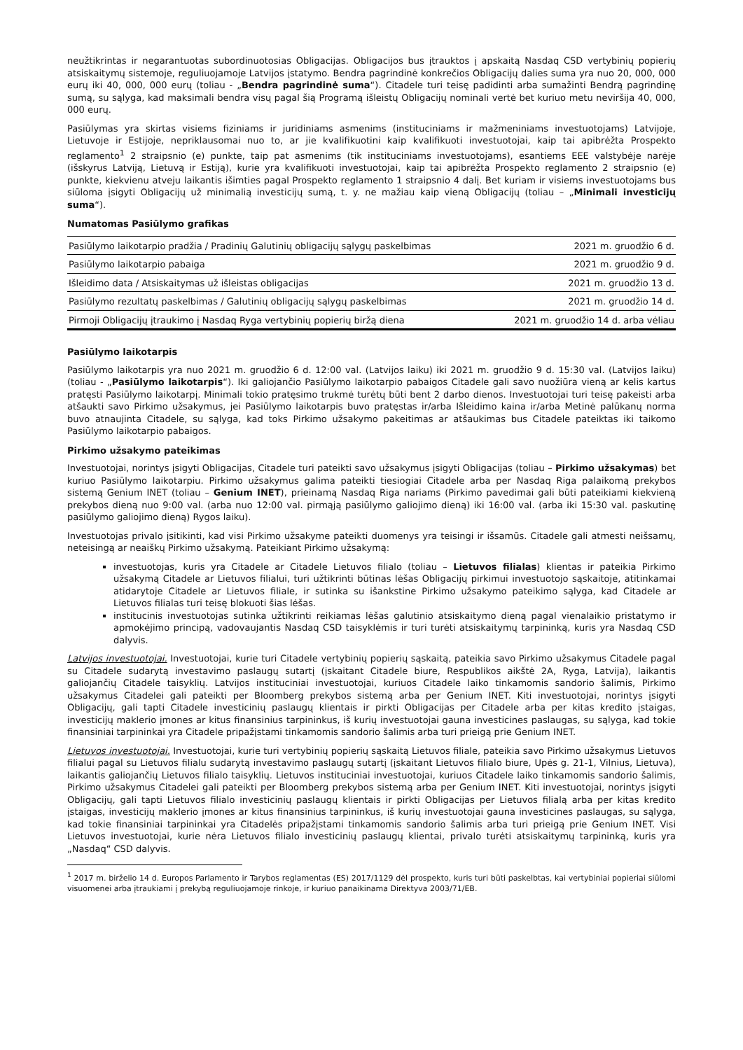neužtikrintas ir negarantuotas subordinuotosias Obligacijas. Obligacijos bus įtrauktos į apskaitą Nasdaq CSD vertybinių popierių atsiskaitymų sistemoje, reguliuojamoje Latvijos įstatymo. Bendra pagrindinė konkrečios Obligacijų dalies suma yra nuo 20, 000, 000 eurų iki 40, 000, 000 eurų (toliau - „Bendra pagrindinė suma“). Citadele turi teisę padidinti arba sumažinti Bendrą pagrindinę sumą, su sąlyga, kad maksimali bendra visų pagal šią Programą išleistų Obligacijų nominali vertė bet kuriuo metu neviršija 40, 000, 000 eurų.
Pasiūlymas yra skirtas visiems fiziniams ir juridiniams asmenims (instituciniams ir mažmeniniams investuotojams) Latvijoje, Lietuvoje ir Estijoje, nepriklausomai nuo to, ar jie kvalifikuotini kaip kvalifikuoti investuotojai, kaip tai apibrėžta Prospekto reglamento<sup>1</sup> 2 straipsnio (e) punkte, taip pat asmenims (tik instituciniams investuotojams), esantiems EEE valstybėje narėje (išskyrus Latviją, Lietuvą ir Estiją), kurie yra kvalifikuoti investuotojai, kaip tai apibrėžta Prospekto reglamento 2 straipsnio (e) punkte, kiekvienu atveju laikantis išimties pagal Prospekto reglamento 1 straipsnio 4 dalį. Bet kuriam ir visiems investuotojams bus siūloma įsigyti Obligacijų už minimalią investicijų sumą, t. y. ne mažiau kaip vieną Obligacijų (toliau – „Minimali investicijų suma“).
Numatomas Pasiūlymo grafikas
| Pasiūlymo laikotarpio pradžia / Pradinių Galutinių obligacijų sąlygų paskelbimas | 2021 m. gruodžio 6 d. |
| Pasiūlymo laikotarpio pabaiga | 2021 m. gruodžio 9 d. |
| Išleidimo data / Atsiskaitymas už išleistas obligacijas | 2021 m. gruodžio 13 d. |
| Pasiūlymo rezultatų paskelbimas / Galutinių obligacijų sąlygų paskelbimas | 2021 m. gruodžio 14 d. |
| Pirmoji Obligacijų įtraukimo į Nasdaq Ryga vertybinių popierių biržą diena | 2021 m. gruodžio 14 d. arba vėliau |
Pasiūlymo laikotarpis
Pasiūlymo laikotarpis yra nuo 2021 m. gruodžio 6 d. 12:00 val. (Latvijos laiku) iki 2021 m. gruodžio 9 d. 15:30 val. (Latvijos laiku) (toliau - „Pasiūlymo laikotarpis“). Iki galiojančio Pasiūlymo laikotarpio pabaigos Citadele gali savo nuožiūra vieną ar kelis kartus pratęsti Pasiūlymo laikotarpį. Minimali tokio pratęsimo trukmė turėtų būti bent 2 darbo dienos. Investuotojai turi teisę pakeisti arba atšaukti savo Pirkimo užsakymus, jei Pasiūlymo laikotarpis buvo pratęstas ir/arba Išleidimo kaina ir/arba Metinė palūkanų norma buvo atnaujinta Citadele, su sąlyga, kad toks Pirkimo užsakymo pakeitimas ar atšaukimas bus Citadele pateiktas iki taikomo Pasiūlymo laikotarpio pabaigos.
Pirkimo užsakymo pateikimas
Investuotojai, norintys įsigyti Obligacijas, Citadele turi pateikti savo užsakymus įsigyti Obligacijas (toliau – Pirkimo užsakymas) bet kuriuo Pasiūlymo laikotarpiu. Pirkimo užsakymus galima pateikti tiesiogiai Citadele arba per Nasdaq Riga palaikomą prekybos sistemą Genium INET (toliau – Genium INET), prieinamą Nasdaq Riga nariams (Pirkimo pavedimai gali būti pateikiami kiekvieną prekybos dieną nuo 9:00 val. (arba nuo 12:00 val. pirmąją pasiūlymo galiojimo dieną) iki 16:00 val. (arba iki 15:30 val. paskutinę pasiūlymo galiojimo dieną) Rygos laiku).
Investuotojas privalo įsitikinti, kad visi Pirkimo užsakyme pateikti duomenys yra teisingi ir išsamūs. Citadele gali atmesti neišsamų, neteisingą ar neaiškų Pirkimo užsakymą. Pateikiant Pirkimo užsakymą:
investuotojas, kuris yra Citadele ar Citadele Lietuvos filialo (toliau – Lietuvos filialas) klientas ir pateikia Pirkimo užsakymą Citadele ar Lietuvos filialui, turi užtikrinti būtinas lėšas Obligacijų pirkimui investuotojo sąskaitoje, atitinkamai atidarytoje Citadele ar Lietuvos filiale, ir sutinka su išankstine Pirkimo užsakymo pateikimo sąlyga, kad Citadele ar Lietuvos filialas turi teisę blokuoti šias lėšas.
institucinis investuotojas sutinka užtikrinti reikiamas lėšas galutinio atsiskaitymo dieną pagal vienalaikio pristatymo ir apmokėjimo principą, vadovaujantis Nasdaq CSD taisyklėmis ir turi turėti atsiskaitymų tarpininką, kuris yra Nasdaq CSD dalyvis.
Latvijos investuotojai. Investuotojai, kurie turi Citadele vertybinių popierių sąskaitą, pateikia savo Pirkimo užsakymus Citadele pagal su Citadele sudarytą investavimo paslaugų sutartį (įskaitant Citadele biure, Respublikos aikštė 2A, Ryga, Latvija), laikantis galiojančių Citadele taisyklių. Latvijos instituciniai investuotojai, kuriuos Citadele laiko tinkamomis sandorio šalimis, Pirkimo užsakymus Citadelei gali pateikti per Bloomberg prekybos sistemą arba per Genium INET. Kiti investuotojai, norintys įsigyti Obligacijų, gali tapti Citadele investicinių paslaugų klientais ir pirkti Obligacijas per Citadele arba per kitas kredito įstaigas, investicijų maklerio įmones ar kitus finansinius tarpininkus, iš kurių investuotojai gauna investicines paslaugas, su sąlyga, kad tokie finansiniai tarpininkai yra Citadele pripažįstami tinkamomis sandorio šalimis arba turi prieigą prie Genium INET.
Lietuvos investuotojai. Investuotojai, kurie turi vertybinių popierių sąskaitą Lietuvos filiale, pateikia savo Pirkimo užsakymus Lietuvos filialui pagal su Lietuvos filialu sudarytą investavimo paslaugų sutartį (įskaitant Lietuvos filialo biure, Upės g. 21-1, Vilnius, Lietuva), laikantis galiojančių Lietuvos filialo taisyklių. Lietuvos instituciniai investuotojai, kuriuos Citadele laiko tinkamomis sandorio šalimis, Pirkimo užsakymus Citadelei gali pateikti per Bloomberg prekybos sistemą arba per Genium INET. Kiti investuotojai, norintys įsigyti Obligacijų, gali tapti Lietuvos filialo investicinių paslaugų klientais ir pirkti Obligacijas per Lietuvos filialą arba per kitas kredito įstaigas, investicijų maklerio įmones ar kitus finansinius tarpininkus, iš kurių investuotojai gauna investicines paslaugas, su sąlyga, kad tokie finansiniai tarpininkai yra Citadelės pripažįstami tinkamomis sandorio šalimis arba turi prieigą prie Genium INET. Visi Lietuvos investuotojai, kurie nėra Lietuvos filialo investicinių paslaugų klientai, privalo turėti atsiskaitymų tarpininką, kuris yra „Nasdaq“ CSD dalyvis.
<sup>1</sup> 2017 m. birželio 14 d. Europos Parlamento ir Tarybos reglamentas (ES) 2017/1129 dėl prospekto, kuris turi būti paskelbtas, kai vertybiniai popieriai siūlomi visuomenei arba įtraukiami į prekybą reguliuojamoje rinkoje, ir kuriuo panaikinama Direktyva 2003/71/EB.